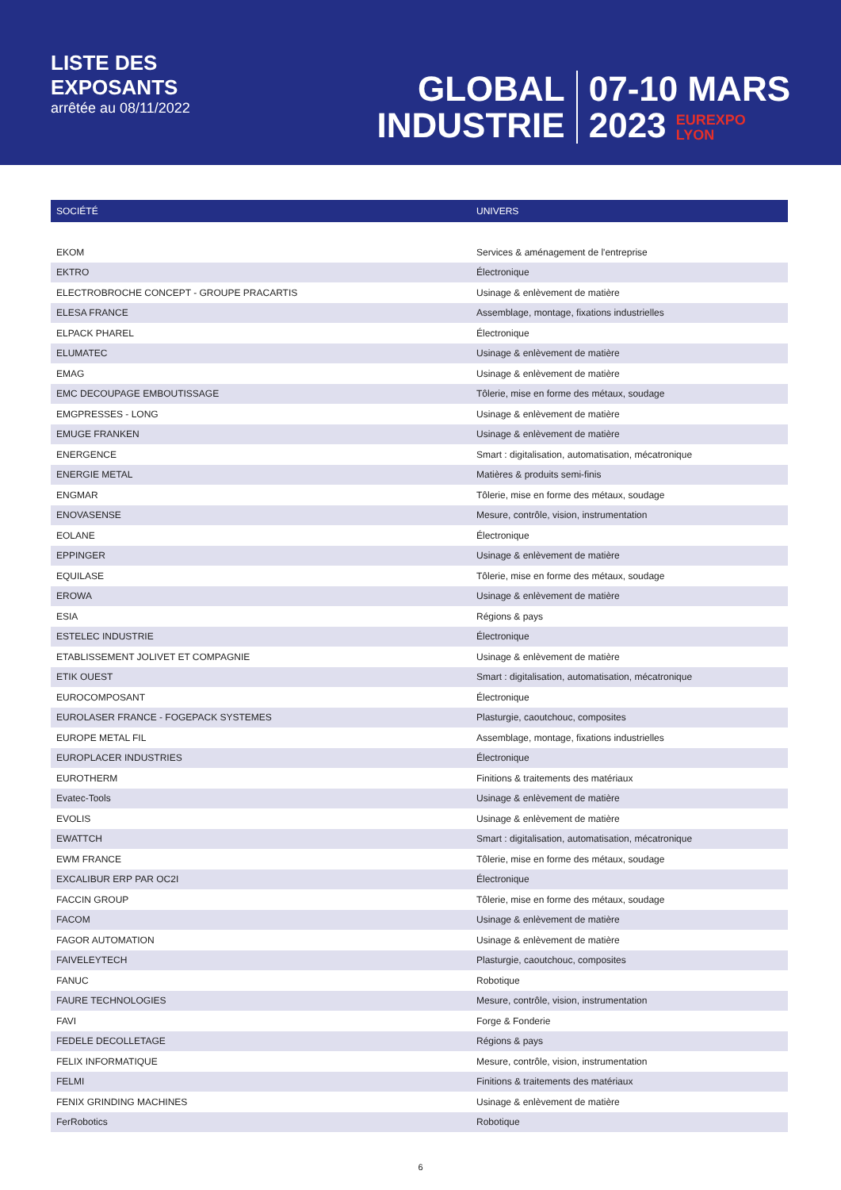LISTE DES
EXPOSANTS
arrêtée au 08/11/2022
GLOBAL
INDUSTRIE
07-10 MARS
2023 EUREXPO
LYON
| SOCIÉTÉ | UNIVERS |
| --- | --- |
| EKOM | Services & aménagement de l'entreprise |
| EKTRO | Électronique |
| ELECTROBROCHE CONCEPT - GROUPE PRACARTIS | Usinage & enlèvement de matière |
| ELESA FRANCE | Assemblage, montage, fixations industrielles |
| ELPACK PHAREL | Électronique |
| ELUMATEC | Usinage & enlèvement de matière |
| EMAG | Usinage & enlèvement de matière |
| EMC DECOUPAGE EMBOUTISSAGE | Tôlerie, mise en forme des métaux, soudage |
| EMGPRESSES - LONG | Usinage & enlèvement de matière |
| EMUGE FRANKEN | Usinage & enlèvement de matière |
| ENERGENCE | Smart : digitalisation, automatisation, mécatronique |
| ENERGIE METAL | Matières & produits semi-finis |
| ENGMAR | Tôlerie, mise en forme des métaux, soudage |
| ENOVASENSE | Mesure, contrôle, vision, instrumentation |
| EOLANE | Électronique |
| EPPINGER | Usinage & enlèvement de matière |
| EQUILASE | Tôlerie, mise en forme des métaux, soudage |
| EROWA | Usinage & enlèvement de matière |
| ESIA | Régions & pays |
| ESTELEC INDUSTRIE | Électronique |
| ETABLISSEMENT JOLIVET ET COMPAGNIE | Usinage & enlèvement de matière |
| ETIK OUEST | Smart : digitalisation, automatisation, mécatronique |
| EUROCOMPOSANT | Électronique |
| EUROLASER FRANCE - FOGEPACK SYSTEMES | Plasturgie, caoutchouc, composites |
| EUROPE METAL FIL | Assemblage, montage, fixations industrielles |
| EUROPLACER INDUSTRIES | Électronique |
| EUROTHERM | Finitions & traitements des matériaux |
| Evatec-Tools | Usinage & enlèvement de matière |
| EVOLIS | Usinage & enlèvement de matière |
| EWATTCH | Smart : digitalisation, automatisation, mécatronique |
| EWM FRANCE | Tôlerie, mise en forme des métaux, soudage |
| EXCALIBUR ERP PAR OC2I | Électronique |
| FACCIN GROUP | Tôlerie, mise en forme des métaux, soudage |
| FACOM | Usinage & enlèvement de matière |
| FAGOR AUTOMATION | Usinage & enlèvement de matière |
| FAIVELEYTECH | Plasturgie, caoutchouc, composites |
| FANUC | Robotique |
| FAURE TECHNOLOGIES | Mesure, contrôle, vision, instrumentation |
| FAVI | Forge & Fonderie |
| FEDELE DECOLLETAGE | Régions & pays |
| FELIX INFORMATIQUE | Mesure, contrôle, vision, instrumentation |
| FELMI | Finitions & traitements des matériaux |
| FENIX GRINDING MACHINES | Usinage & enlèvement de matière |
| FerRobotics | Robotique |
6